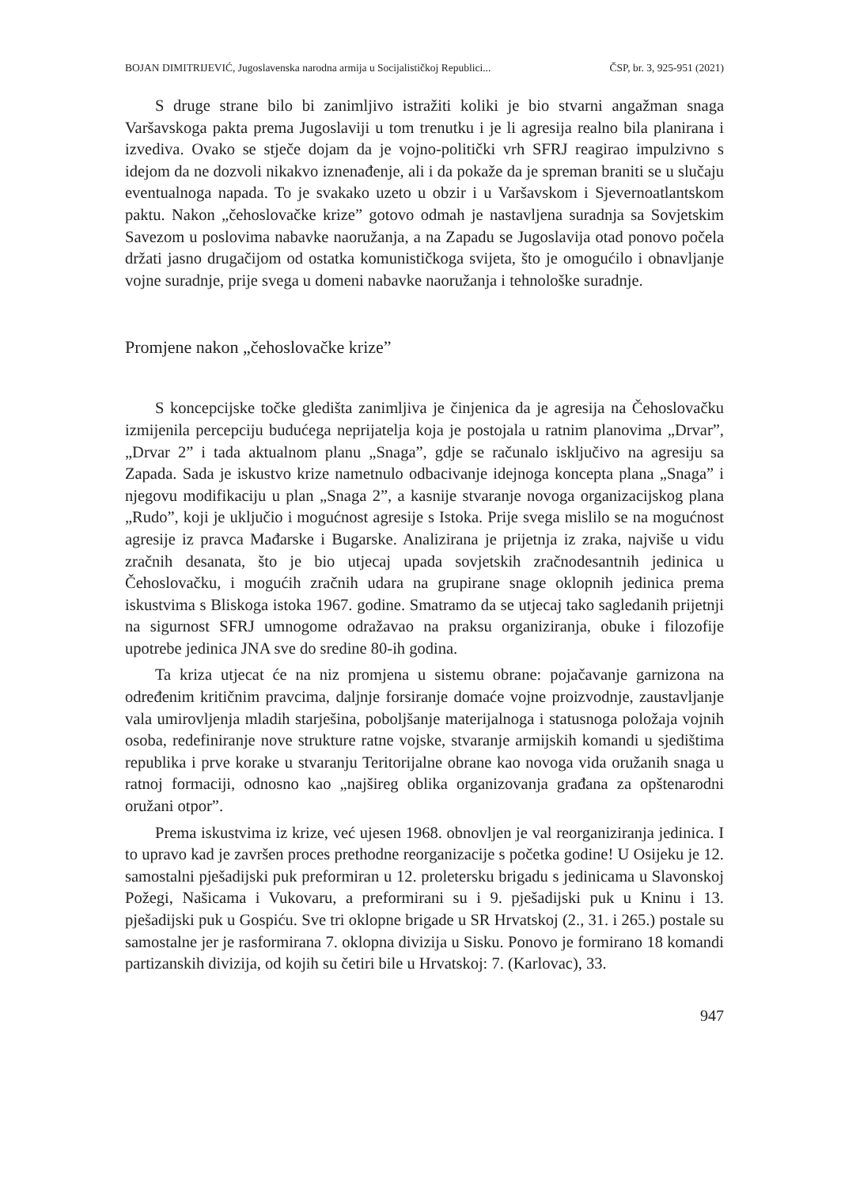BOJAN DIMITRIJEVIĆ, Jugoslavenska narodna armija u Socijalističkoj Republici... ČSP, br. 3, 925-951 (2021)
S druge strane bilo bi zanimljivo istražiti koliki je bio stvarni angažman snaga Varšavskoga pakta prema Jugoslaviji u tom trenutku i je li agresija realno bila planirana i izvediva. Ovako se stječe dojam da je vojno-politički vrh SFRJ reagirao impulzivno s idejom da ne dozvoli nikakvo iznenađenje, ali i da pokaže da je spreman braniti se u slučaju eventualnoga napada. To je svakako uzeto u obzir i u Varšavskom i Sjevernoatlantskom paktu. Nakon „čehoslovačke krize” gotovo odmah je nastavljena suradnja sa Sovjetskim Savezom u poslovima nabavke naoružanja, a na Zapadu se Jugoslavija otad ponovo počela držati jasno drugačijom od ostatka komunističkoga svijeta, što je omogućilo i obnavljanje vojne suradnje, prije svega u domeni nabavke naoružanja i tehnološke suradnje.
Promjene nakon „čehoslovačke krize”
S koncepcijske točke gledišta zanimljiva je činjenica da je agresija na Čehoslovačku izmijenila percepciju budućega neprijatelja koja je postojala u ratnim planovima „Drvar”, „Drvar 2” i tada aktualnom planu „Snaga”, gdje se računalo isključivo na agresiju sa Zapada. Sada je iskustvo krize nametnulo odbacivanje idejnoga koncepta plana „Snaga” i njegovu modifikaciju u plan „Snaga 2”, a kasnije stvaranje novoga organizacijskog plana „Rudo”, koji je uključio i mogućnost agresije s Istoka. Prije svega mislilo se na mogućnost agresije iz pravca Mađarske i Bugarske. Analizirana je prijetnja iz zraka, najviše u vidu zračnih desanata, što je bio utjecaj upada sovjetskih zračnodesantnih jedinica u Čehoslovačku, i mogućih zračnih udara na grupirane snage oklopnih jedinica prema iskustvima s Bliskoga istoka 1967. godine. Smatramo da se utjecaj tako sagledanih prijetnji na sigurnost SFRJ umnogome odražavao na praksu organiziranja, obuke i filozofije upotrebe jedinica JNA sve do sredine 80-ih godina.
Ta kriza utjecat će na niz promjena u sistemu obrane: pojačavanje garnizona na određenim kritičnim pravcima, daljnje forsiranje domaće vojne proizvodnje, zaustavljanje vala umirovljenja mladih starješina, poboljšanje materijalnoga i statusnoga položaja vojnih osoba, redefiniranje nove strukture ratne vojske, stvaranje armijskih komandi u sjedištima republika i prve korake u stvaranju Teritorijalne obrane kao novoga vida oružanih snaga u ratnoj formaciji, odnosno kao „najšireg oblika organizovanja građana za opštenarodni oružani otpor”.
Prema iskustvima iz krize, već ujesen 1968. obnovljen je val reorganiziranja jedinica. I to upravo kad je završen proces prethodne reorganizacije s početka godine! U Osijeku je 12. samostalni pješadijski puk preformiran u 12. proletersku brigadu s jedinicama u Slavonskoj Požegi, Našicama i Vukovaru, a preformirani su i 9. pješadijski puk u Kninu i 13. pješadijski puk u Gospiću. Sve tri oklopne brigade u SR Hrvatskoj (2., 31. i 265.) postale su samostalne jer je rasformirana 7. oklopna divizija u Sisku. Ponovo je formirano 18 komandi partizanskih divizija, od kojih su četiri bile u Hrvatskoj: 7. (Karlovac), 33.
947